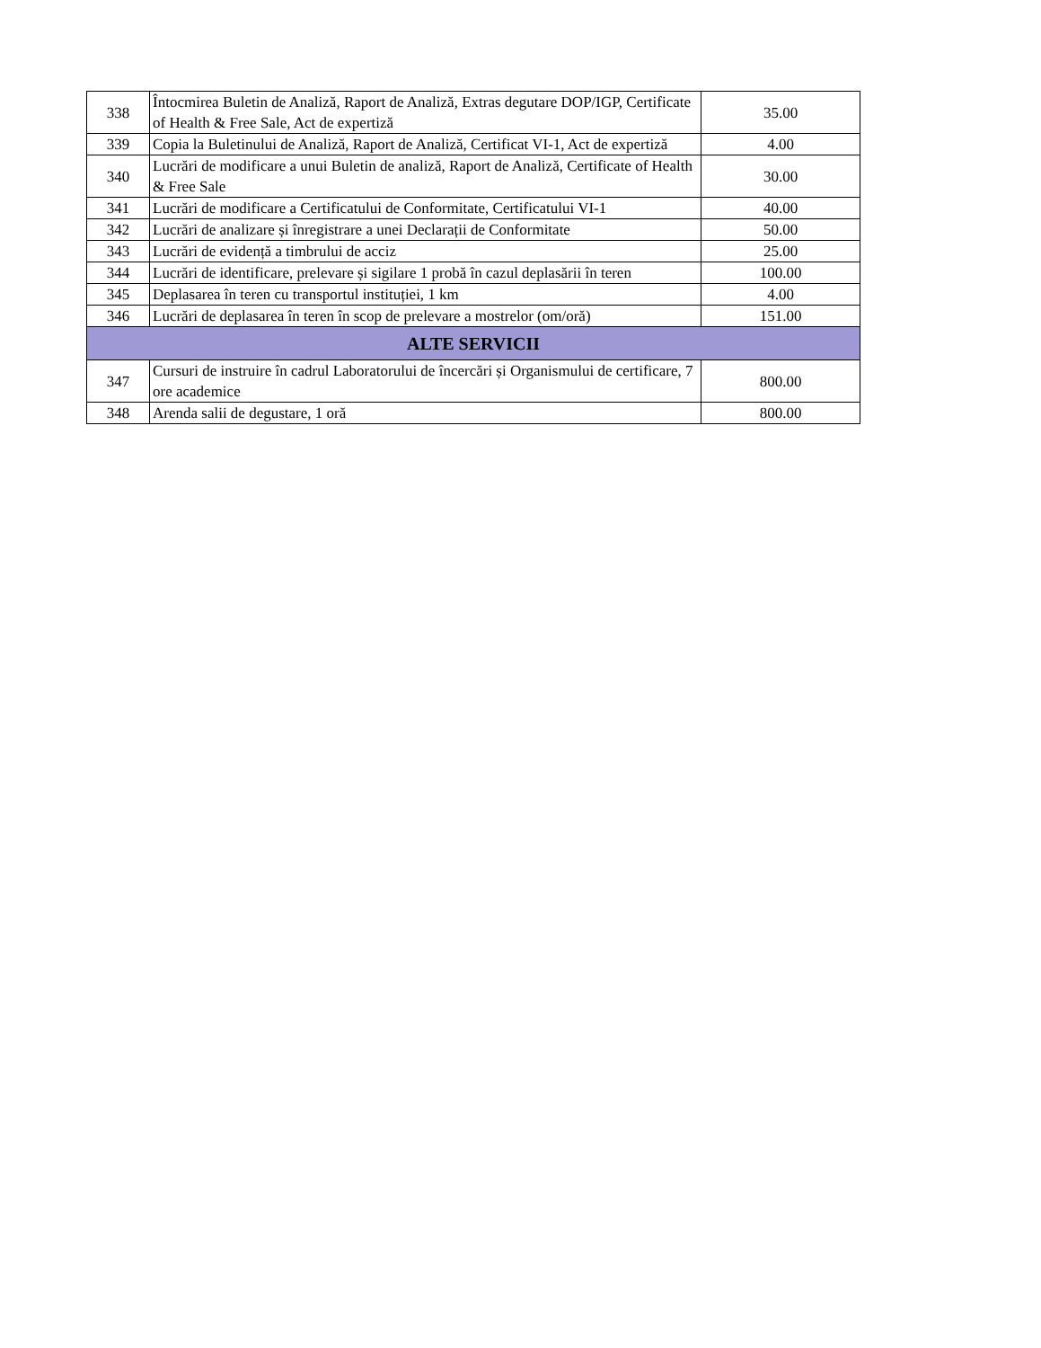| 338 | Întocmirea Buletin de Analiză, Raport de Analiză, Extras degutare DOP/IGP, Certificate of Health & Free Sale, Act de expertiză | 35.00 |
| 339 | Copia la Buletinului de Analiză, Raport de Analiză, Certificat VI-1, Act de expertiză | 4.00 |
| 340 | Lucrări de modificare a unui Buletin de analiză, Raport de Analiză, Certificate of Health & Free Sale | 30.00 |
| 341 | Lucrări de modificare a Certificatului de Conformitate, Certificatului VI-1 | 40.00 |
| 342 | Lucrări de analizare și înregistrare a unei Declarații de Conformitate | 50.00 |
| 343 | Lucrări de evidență a timbrului de acciz | 25.00 |
| 344 | Lucrări de identificare, prelevare și sigilare 1 probă în cazul deplasării în teren | 100.00 |
| 345 | Deplasarea în teren cu transportul instituției, 1 km | 4.00 |
| 346 | Lucrări de deplasarea în teren în scop de prelevare a mostrelor (om/oră) | 151.00 |
| ALTE SERVICII | | |
| 347 | Cursuri de instruire în cadrul Laboratorului de încercări și Organismului de certificare, 7 ore academice | 800.00 |
| 348 | Arenda salii de degustare, 1 oră | 800.00 |